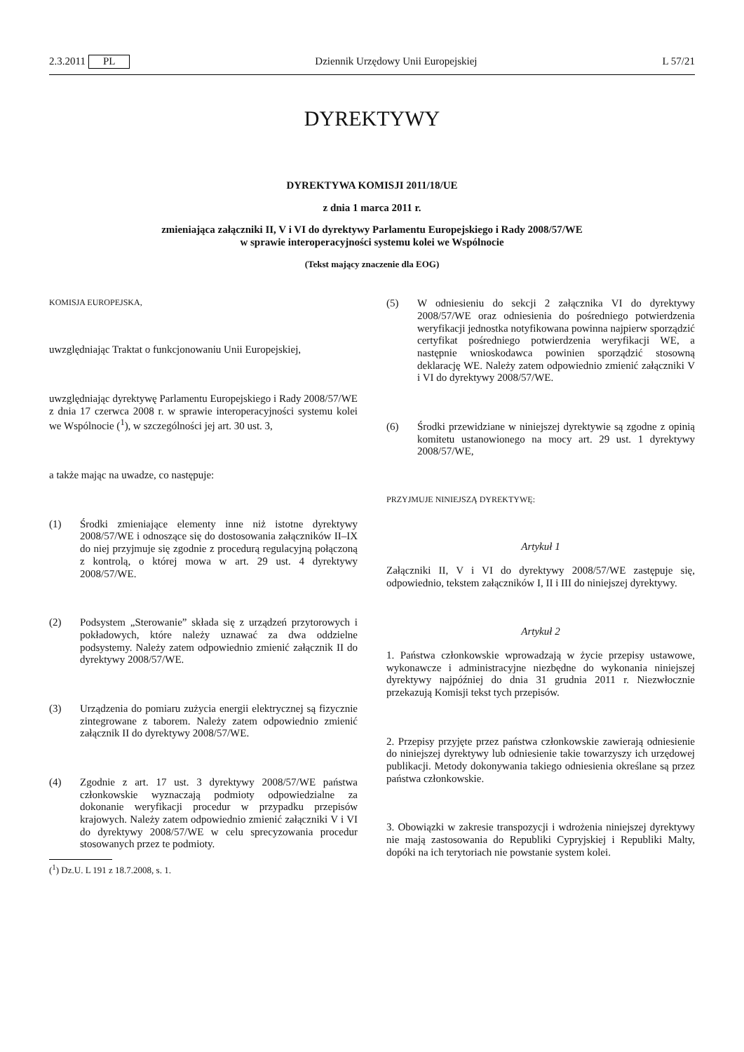2.3.2011 PL Dziennik Urzędowy Unii Europejskiej L 57/21
DYREKTYWY
DYREKTYWA KOMISJI 2011/18/UE
z dnia 1 marca 2011 r.
zmieniająca załączniki II, V i VI do dyrektywy Parlamentu Europejskiego i Rady 2008/57/WE
w sprawie interoperacyjności systemu kolei we Wspólnocie
(Tekst mający znaczenie dla EOG)
KOMISJA EUROPEJSKA,
uwzględniając Traktat o funkcjonowaniu Unii Europejskiej,
uwzględniając dyrektywę Parlamentu Europejskiego i Rady 2008/57/WE z dnia 17 czerwca 2008 r. w sprawie interoperacyjności systemu kolei we Wspólnocie (<sup>1</sup>), w szczególności jej art. 30 ust. 3,
a także mając na uwadze, co następuje:
(1) Środki zmieniające elementy inne niż istotne dyrektywy 2008/57/WE i odnoszące się do dostosowania załączników II–IX do niej przyjmuje się zgodnie z procedurą regulacyjną połączoną z kontrolą, o której mowa w art. 29 ust. 4 dyrektywy 2008/57/WE.
(2) Podsystem „Sterowanie” składa się z urządzeń przytorowych i pokładowych, które należy uznawać za dwa oddzielne podsystemy. Należy zatem odpowiednio zmienić załącznik II do dyrektywy 2008/57/WE.
(3) Urządzenia do pomiaru zużycia energii elektrycznej są fizycznie zintegrowane z taborem. Należy zatem odpowiednio zmienić załącznik II do dyrektywy 2008/57/WE.
(4) Zgodnie z art. 17 ust. 3 dyrektywy 2008/57/WE państwa członkowskie wyznaczają podmioty odpowiedzialne za dokonanie weryfikacji procedur w przypadku przepisów krajowych. Należy zatem odpowiednio zmienić załączniki V i VI do dyrektywy 2008/57/WE w celu sprecyzowania procedur stosowanych przez te podmioty.
(<sup>1</sup>) Dz.U. L 191 z 18.7.2008, s. 1.
(5) W odniesieniu do sekcji 2 załącznika VI do dyrektywy 2008/57/WE oraz odniesienia do pośredniego potwierdzenia weryfikacji jednostka notyfikowana powinna najpierw sporządzić certyfikat pośredniego potwierdzenia weryfikacji WE, a następnie wnioskodawca powinien sporządzić stosowną deklarację WE. Należy zatem odpowiednio zmienić załączniki V i VI do dyrektywy 2008/57/WE.
(6) Środki przewidziane w niniejszej dyrektywie są zgodne z opinią komitetu ustanowionego na mocy art. 29 ust. 1 dyrektywy 2008/57/WE,
PRZYJMUJE NINIEJSZĄ DYREKTYWĘ:
Artykuł 1
Załączniki II, V i VI do dyrektywy 2008/57/WE zastępuje się, odpowiednio, tekstem załączników I, II i III do niniejszej dyrektywy.
Artykuł 2
1. Państwa członkowskie wprowadzają w życie przepisy ustawowe, wykonawcze i administracyjne niezbędne do wykonania niniejszej dyrektywy najpóźniej do dnia 31 grudnia 2011 r. Niezwłocznie przekazują Komisji tekst tych przepisów.
2. Przepisy przyjęte przez państwa członkowskie zawierają odniesienie do niniejszej dyrektywy lub odniesienie takie towarzyszy ich urzędowej publikacji. Metody dokonywania takiego odniesienia określane są przez państwa członkowskie.
3. Obowiązki w zakresie transpozycji i wdrożenia niniejszej dyrektywy nie mają zastosowania do Republiki Cypryjskiej i Republiki Malty, dopóki na ich terytoriach nie powstanie system kolei.